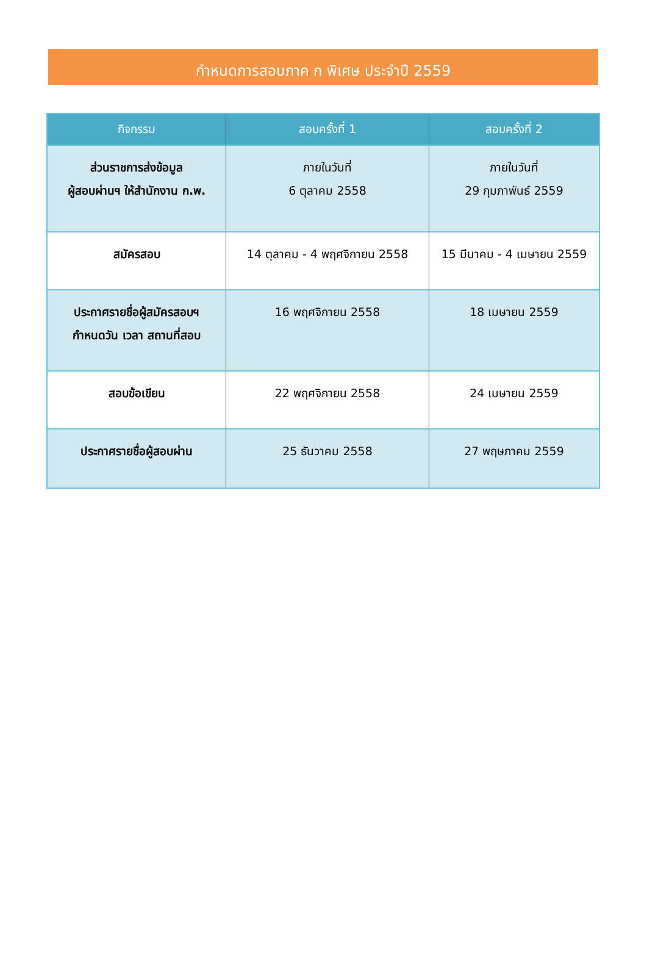กำหนดการสอบภาค ก พิเศษ ประจำปี 2559
| กิจกรรม | สอบครั้งที่ 1 | สอบครั้งที่ 2 |
| --- | --- | --- |
| ส่วนราชการส่งข้อมูล ผู้สอบผ่านฯ ให้สำนักงาน ก.พ. | ภายในวันที่ 6 ตุลาคม 2558 | ภายในวันที่ 29 กุมภาพันธ์ 2559 |
| สมัครสอบ | 14 ตุลาคม - 4 พฤศจิกายน 2558 | 15 มีนาคม - 4 เมษายน 2559 |
| ประกาศรายชื่อผู้สมัครสอบฯ กำหนดวัน เวลา สถานที่สอบ | 16 พฤศจิกายน 2558 | 18 เมษายน 2559 |
| สอบข้อเขียน | 22 พฤศจิกายน 2558 | 24 เมษายน 2559 |
| ประกาศรายชื่อผู้สอบผ่าน | 25 ธันวาคม 2558 | 27 พฤษภาคม 2559 |